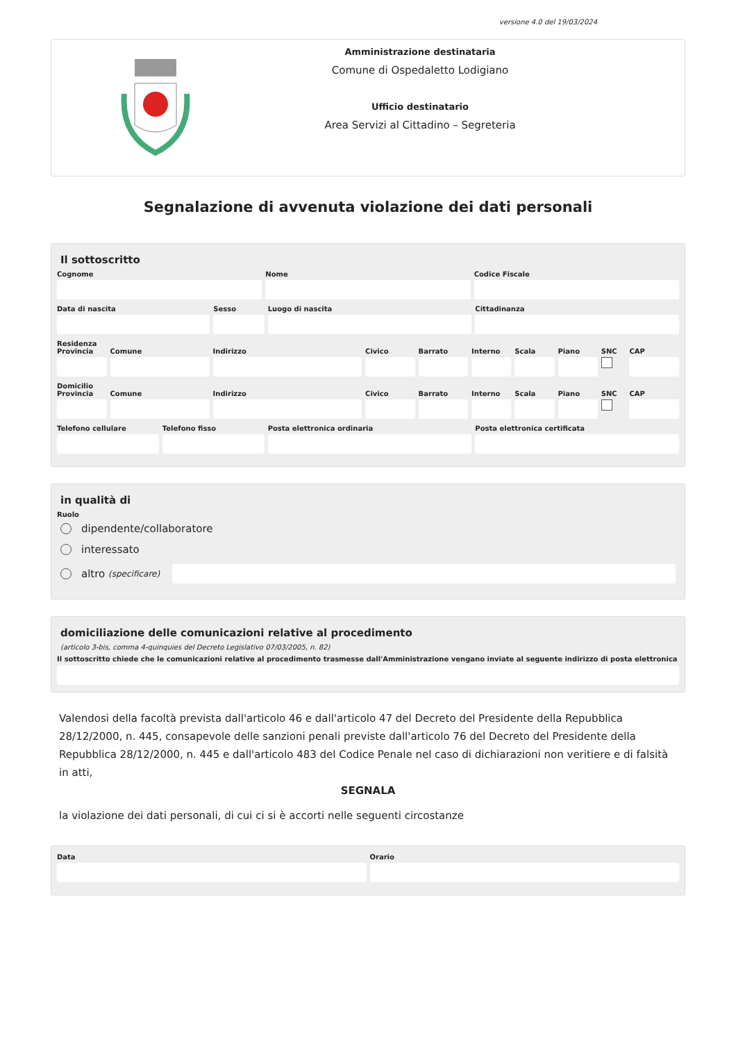versione 4.0 del 19/03/2024
Amministrazione destinataria
Comune di Ospedaletto Lodigiano
Ufficio destinatario
Area Servizi al Cittadino – Segreteria
Segnalazione di avvenuta violazione dei dati personali
Il sottoscritto
Cognome Nome Codice Fiscale
Data di nascita Sesso Luogo di nascita Cittadinanza
Residenza
Provincia Comune Indirizzo Civico Barrato Interno Scala Piano SNC CAP
Domicilio
Provincia Comune Indirizzo Civico Barrato Interno Scala Piano SNC CAP
Telefono cellulare Telefono fisso Posta elettronica ordinaria Posta elettronica certificata
in qualità di
Ruolo
dipendente/collaboratore
interessato
altro (specificare)
domiciliazione delle comunicazioni relative al procedimento
(articolo 3-bis, comma 4-quinquies del Decreto Legislativo 07/03/2005, n. 82)
Il sottoscritto chiede che le comunicazioni relative al procedimento trasmesse dall'Amministrazione vengano inviate al seguente indirizzo di posta elettronica
Valendosi della facoltà prevista dall'articolo 46 e dall'articolo 47 del Decreto del Presidente della Repubblica 28/12/2000, n. 445, consapevole delle sanzioni penali previste dall'articolo 76 del Decreto del Presidente della Repubblica 28/12/2000, n. 445 e dall'articolo 483 del Codice Penale nel caso di dichiarazioni non veritiere e di falsità in atti,
SEGNALA
la violazione dei dati personali, di cui ci si è accorti nelle seguenti circostanze
Data Orario